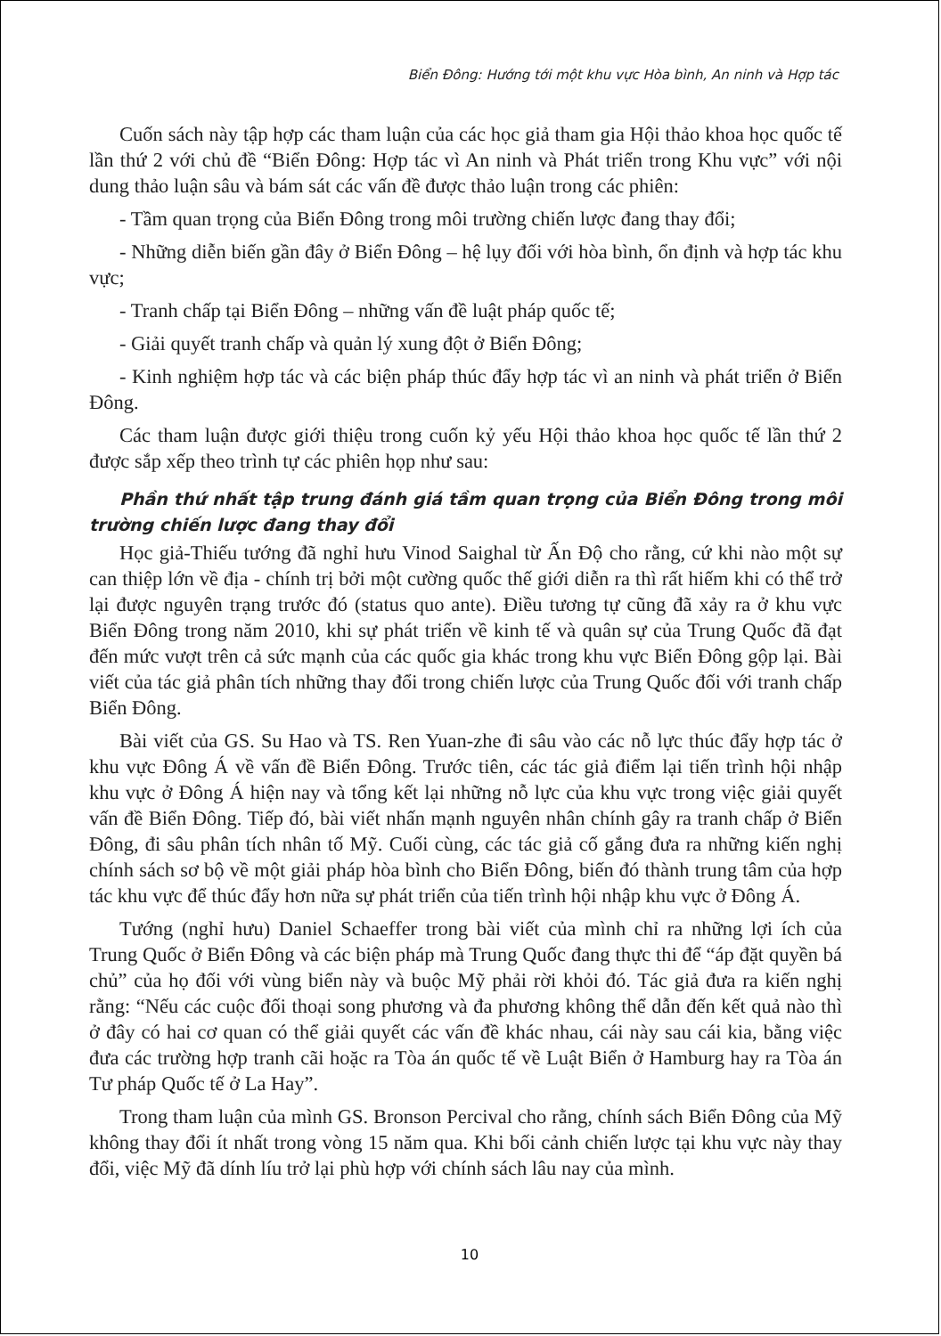Biển Đông: Hướng tới một khu vực Hòa bình, An ninh và Hợp tác
Cuốn sách này tập hợp các tham luận của các học giả tham gia Hội thảo khoa học quốc tế lần thứ 2 với chủ đề “Biển Đông: Hợp tác vì An ninh và Phát triển trong Khu vực” với nội dung thảo luận sâu và bám sát các vấn đề được thảo luận trong các phiên:
- Tầm quan trọng của Biển Đông trong môi trường chiến lược đang thay đổi;
- Những diễn biến gần đây ở Biển Đông – hệ lụy đối với hòa bình, ổn định và hợp tác khu vực;
- Tranh chấp tại Biển Đông – những vấn đề luật pháp quốc tế;
- Giải quyết tranh chấp và quản lý xung đột ở Biển Đông;
- Kinh nghiệm hợp tác và các biện pháp thúc đẩy hợp tác vì an ninh và phát triển ở Biển Đông.
Các tham luận được giới thiệu trong cuốn kỷ yếu Hội thảo khoa học quốc tế lần thứ 2 được sắp xếp theo trình tự các phiên họp như sau:
Phần thứ nhất tập trung đánh giá tầm quan trọng của Biển Đông trong môi trường chiến lược đang thay đổi
Học giả-Thiếu tướng đã nghỉ hưu Vinod Saighal từ Ấn Độ cho rằng, cứ khi nào một sự can thiệp lớn về địa - chính trị bởi một cường quốc thế giới diễn ra thì rất hiếm khi có thể trở lại được nguyên trạng trước đó (status quo ante). Điều tương tự cũng đã xảy ra ở khu vực Biển Đông trong năm 2010, khi sự phát triển về kinh tế và quân sự của Trung Quốc đã đạt đến mức vượt trên cả sức mạnh của các quốc gia khác trong khu vực Biển Đông gộp lại. Bài viết của tác giả phân tích những thay đổi trong chiến lược của Trung Quốc đối với tranh chấp Biển Đông.
Bài viết của GS. Su Hao và TS. Ren Yuan-zhe đi sâu vào các nỗ lực thúc đẩy hợp tác ở khu vực Đông Á về vấn đề Biển Đông. Trước tiên, các tác giả điểm lại tiến trình hội nhập khu vực ở Đông Á hiện nay và tổng kết lại những nỗ lực của khu vực trong việc giải quyết vấn đề Biển Đông. Tiếp đó, bài viết nhấn mạnh nguyên nhân chính gây ra tranh chấp ở Biển Đông, đi sâu phân tích nhân tố Mỹ. Cuối cùng, các tác giả cố gắng đưa ra những kiến nghị chính sách sơ bộ về một giải pháp hòa bình cho Biển Đông, biến đó thành trung tâm của hợp tác khu vực để thúc đẩy hơn nữa sự phát triển của tiến trình hội nhập khu vực ở Đông Á.
Tướng (nghỉ hưu) Daniel Schaeffer trong bài viết của mình chỉ ra những lợi ích của Trung Quốc ở Biển Đông và các biện pháp mà Trung Quốc đang thực thi để “áp đặt quyền bá chủ” của họ đối với vùng biển này và buộc Mỹ phải rời khỏi đó. Tác giả đưa ra kiến nghị rằng: “Nếu các cuộc đối thoại song phương và đa phương không thể dẫn đến kết quả nào thì ở đây có hai cơ quan có thể giải quyết các vấn đề khác nhau, cái này sau cái kia, bằng việc đưa các trường hợp tranh cãi hoặc ra Tòa án quốc tế về Luật Biển ở Hamburg hay ra Tòa án Tư pháp Quốc tế ở La Hay”.
Trong tham luận của mình GS. Bronson Percival cho rằng, chính sách Biển Đông của Mỹ không thay đổi ít nhất trong vòng 15 năm qua. Khi bối cảnh chiến lược tại khu vực này thay đổi, việc Mỹ đã dính líu trở lại phù hợp với chính sách lâu nay của mình.
10